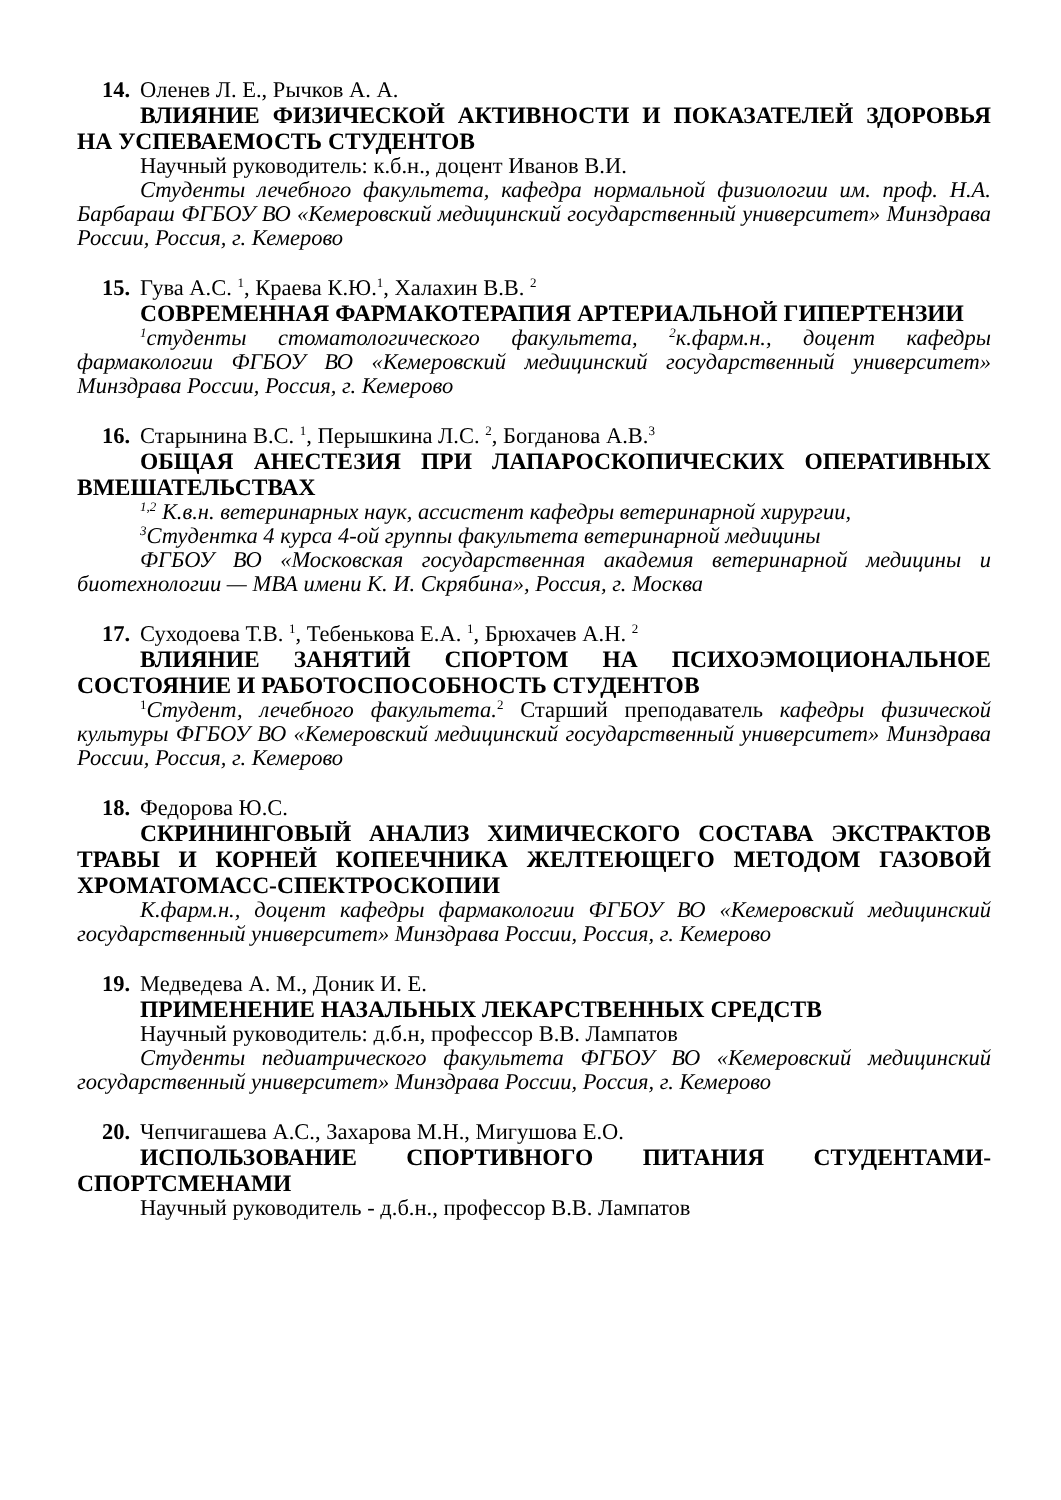14. Оленев Л. Е., Рычков А. А.
ВЛИЯНИЕ ФИЗИЧЕСКОЙ АКТИВНОСТИ И ПОКАЗАТЕЛЕЙ ЗДОРОВЬЯ НА УСПЕВАЕМОСТЬ СТУДЕНТОВ
Научный руководитель: к.б.н., доцент Иванов В.И.
Студенты лечебного факультета, кафедра нормальной физиологии им. проф. Н.А. Барбараш ФГБОУ ВО «Кемеровский медицинский государственный университет» Минздрава России, Россия, г. Кемерово
15. Гува А.С. <sup>1</sup>, Краева К.Ю.<sup>1</sup>, Халахин В.В. <sup>2</sup>
СОВРЕМЕННАЯ ФАРМАКОТЕРАПИЯ АРТЕРИАЛЬНОЙ ГИПЕРТЕНЗИИ
<sup>1</sup> студенты стоматологического факультета, <sup>2</sup>к.фарм.н., доцент кафедры фармакологии ФГБОУ ВО «Кемеровский медицинский государственный университет» Минздрава России, Россия, г. Кемерово
16. Старынина В.С. <sup>1</sup>, Перышкина Л.С. <sup>2</sup>, Богданова А.В.<sup>3</sup>
ОБЩАЯ АНЕСТЕЗИЯ ПРИ ЛАПАРОСКОПИЧЕСКИХ ОПЕРАТИВНЫХ ВМЕШАТЕЛЬСТВАХ
<sup>1,2</sup> К.в.н. ветеринарных наук, ассистент кафедры ветеринарной хирургии,
<sup>3</sup> Студентка 4 курса 4-ой группы факультета ветеринарной медицины
ФГБОУ ВО «Московская государственная академия ветеринарной медицины и биотехнологии — МВА имени К. И. Скрябина», Россия, г. Москва
17. Суходоева Т.В. <sup>1</sup>, Тебенькова Е.А. <sup>1</sup>, Брюхачев А.Н. <sup>2</sup>
ВЛИЯНИЕ ЗАНЯТИЙ СПОРТОМ НА ПСИХОЭМОЦИОНАЛЬНОЕ СОСТОЯНИЕ И РАБОТОСПОСОБНОСТЬ СТУДЕНТОВ
<sup>1</sup> Студент, лечебного факультета.<sup>2</sup> Старший преподаватель кафедры физической культуры ФГБОУ ВО «Кемеровский медицинский государственный университет» Минздрава России, Россия, г. Кемерово
18. Федорова Ю.С.
СКРИНИНГОВЫЙ АНАЛИЗ ХИМИЧЕСКОГО СОСТАВА ЭКСТРАКТОВ ТРАВЫ И КОРНЕЙ КОПЕЕЧНИКА ЖЕЛТЕЮЩЕГО МЕТОДОМ ГАЗОВОЙ ХРОМАТОМАСС-СПЕКТРОСКОПИИ
К.фарм.н., доцент кафедры фармакологии ФГБОУ ВО «Кемеровский медицинский государственный университет» Минздрава России, Россия, г. Кемерово
19. Медведева А. М., Доник И. Е.
ПРИМЕНЕНИЕ НАЗАЛЬНЫХ ЛЕКАРСТВЕННЫХ СРЕДСТВ
Научный руководитель: д.б.н, профессор В.В. Лампатов
Студенты педиатрического факультета ФГБОУ ВО «Кемеровский медицинский государственный университет» Минздрава России, Россия, г. Кемерово
20. Чепчигашева А.С., Захарова М.Н., Мигушова Е.О.
ИСПОЛЬЗОВАНИЕ СПОРТИВНОГО ПИТАНИЯ СТУДЕНТАМИ-СПОРТСМЕНАМИ
Научный руководитель - д.б.н., профессор В.В. Лампатов